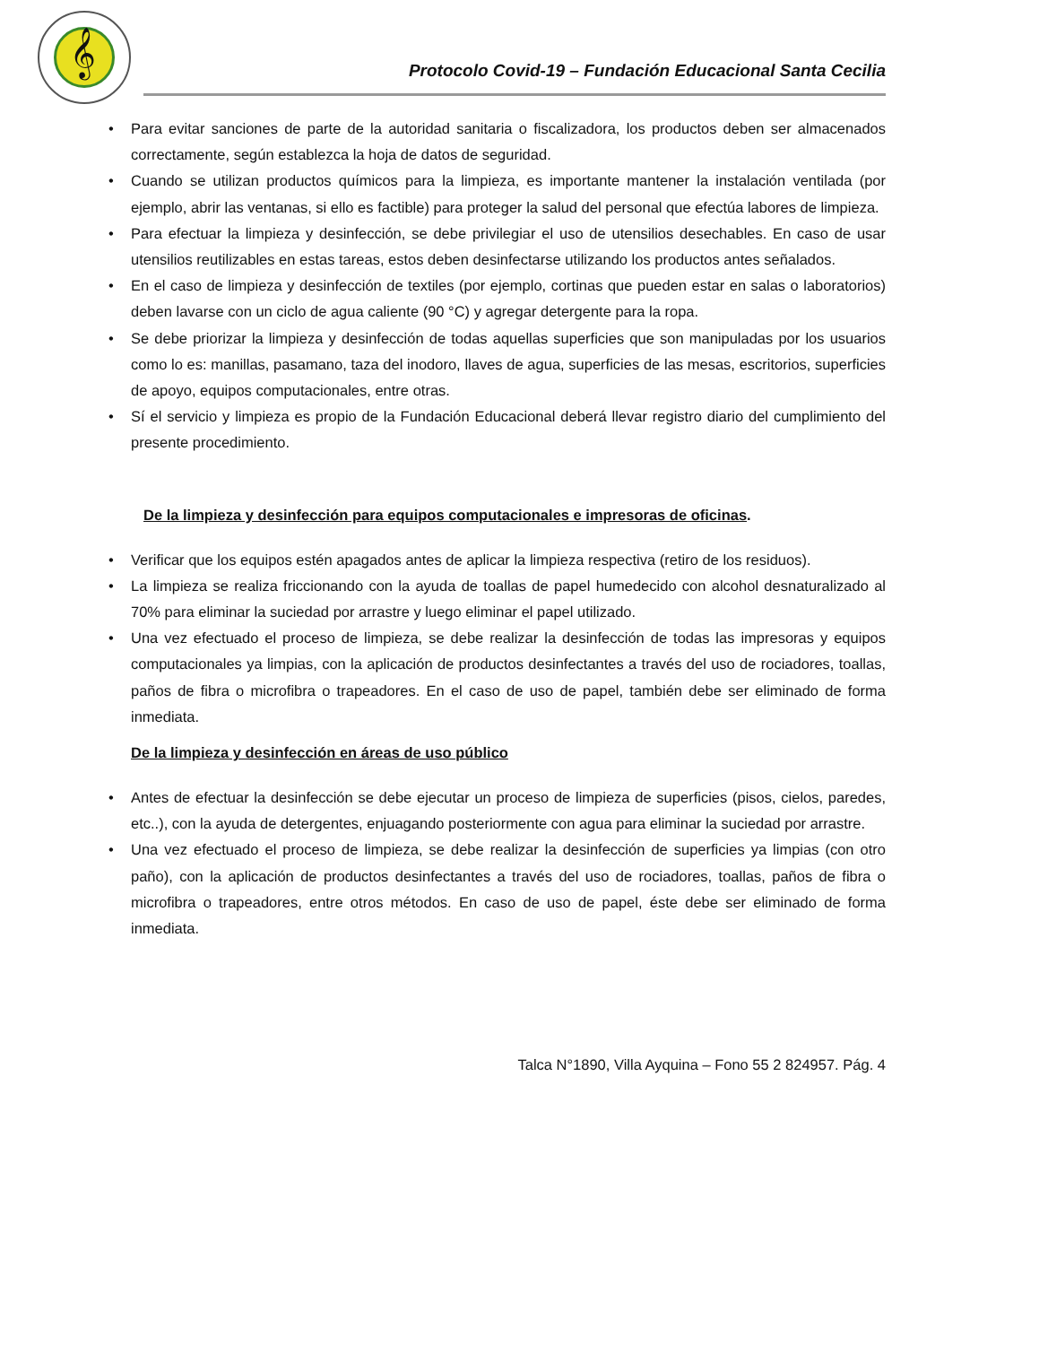𝄞
Protocolo Covid-19 – Fundación Educacional Santa Cecilia
• Para evitar sanciones de parte de la autoridad sanitaria o fiscalizadora, los productos deben ser almacenados correctamente, según establezca la hoja de datos de seguridad.
• Cuando se utilizan productos químicos para la limpieza, es importante mantener la instalación ventilada (por ejemplo, abrir las ventanas, si ello es factible) para proteger la salud del personal que efectúa labores de limpieza.
• Para efectuar la limpieza y desinfección, se debe privilegiar el uso de utensilios desechables. En caso de usar utensilios reutilizables en estas tareas, estos deben desinfectarse utilizando los productos antes señalados.
• En el caso de limpieza y desinfección de textiles (por ejemplo, cortinas que pueden estar en salas o laboratorios) deben lavarse con un ciclo de agua caliente (90 °C) y agregar detergente para la ropa.
• Se debe priorizar la limpieza y desinfección de todas aquellas superficies que son manipuladas por los usuarios como lo es: manillas, pasamano, taza del inodoro, llaves de agua, superficies de las mesas, escritorios, superficies de apoyo, equipos computacionales, entre otras.
• Sí el servicio y limpieza es propio de la Fundación Educacional deberá llevar registro diario del cumplimiento del presente procedimiento.
De la limpieza y desinfección para equipos computacionales e impresoras de oficinas.
• Verificar que los equipos estén apagados antes de aplicar la limpieza respectiva (retiro de los residuos).
• La limpieza se realiza friccionando con la ayuda de toallas de papel humedecido con alcohol desnaturalizado al 70% para eliminar la suciedad por arrastre y luego eliminar el papel utilizado.
• Una vez efectuado el proceso de limpieza, se debe realizar la desinfección de todas las impresoras y equipos computacionales ya limpias, con la aplicación de productos desinfectantes a través del uso de rociadores, toallas, paños de fibra o microfibra o trapeadores. En el caso de uso de papel, también debe ser eliminado de forma inmediata.
De la limpieza y desinfección en áreas de uso público
• Antes de efectuar la desinfección se debe ejecutar un proceso de limpieza de superficies (pisos, cielos, paredes, etc..), con la ayuda de detergentes, enjuagando posteriormente con agua para eliminar la suciedad por arrastre.
• Una vez efectuado el proceso de limpieza, se debe realizar la desinfección de superficies ya limpias (con otro paño), con la aplicación de productos desinfectantes a través del uso de rociadores, toallas, paños de fibra o microfibra o trapeadores, entre otros métodos. En caso de uso de papel, éste debe ser eliminado de forma inmediata.
Talca N°1890, Villa Ayquina – Fono 55 2 824957. Pág. 4